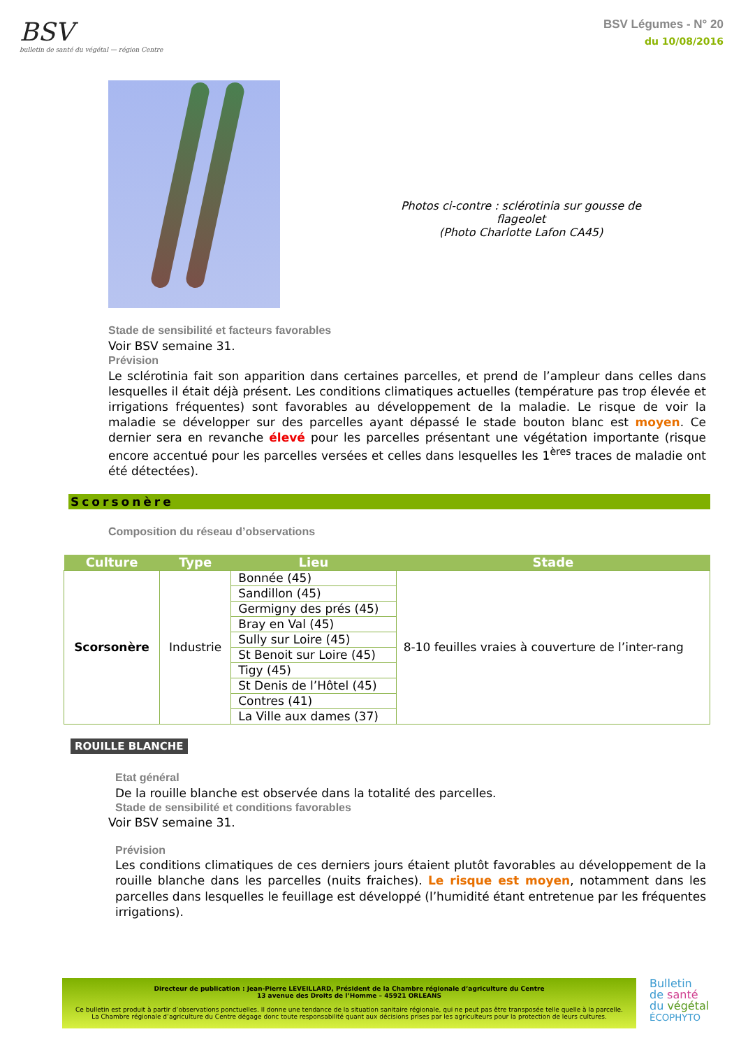BSV
bulletin de santé du végétal — région Centre
BSV Légumes - N° 20
du 10/08/2016
Photos ci-contre : sclérotinia sur gousse de flageolet
(Photo Charlotte Lafon CA45)
Stade de sensibilité et facteurs favorables
Voir BSV semaine 31.
Prévision
Le sclérotinia fait son apparition dans certaines parcelles, et prend de l’ampleur dans celles dans lesquelles il était déjà présent. Les conditions climatiques actuelles (température pas trop élevée et irrigations fréquentes) sont favorables au développement de la maladie. Le risque de voir la maladie se développer sur des parcelles ayant dépassé le stade bouton blanc est moyen. Ce dernier sera en revanche élevé pour les parcelles présentant une végétation importante (risque encore accentué pour les parcelles versées et celles dans lesquelles les 1<sup>ères</sup> traces de maladie ont été détectées).
Scorsonère
Composition du réseau d’observations
| Culture | Type | Lieu | Stade |
| --- | --- | --- | --- |
| Scorsonère | Industrie | Bonnée (45) | 8-10 feuilles vraies à couverture de l’inter-rang |
| | | Sandillon (45) | |
| | | Germigny des prés (45) | |
| | | Bray en Val (45) | |
| | | Sully sur Loire (45) | |
| | | St Benoit sur Loire (45) | |
| | | Tigy (45) | |
| | | St Denis de l’Hôtel (45) | |
| | | Contres (41) | |
| | | La Ville aux dames (37) | |
ROUILLE BLANCHE
Etat général
De la rouille blanche est observée dans la totalité des parcelles.
Stade de sensibilité et conditions favorables
Voir BSV semaine 31.
Prévision
Les conditions climatiques de ces derniers jours étaient plutôt favorables au développement de la rouille blanche dans les parcelles (nuits fraiches). Le risque est moyen, notamment dans les parcelles dans lesquelles le feuillage est développé (l’humidité étant entretenue par les fréquentes irrigations).
Directeur de publication : Jean-Pierre LEVEILLARD, Président de la Chambre régionale d’agriculture du Centre
13 avenue des Droits de l’Homme – 45921 ORLEANS
Ce bulletin est produit à partir d’observations ponctuelles. Il donne une tendance de la situation sanitaire régionale, qui ne peut pas être transposée telle quelle à la parcelle.
La Chambre régionale d’agriculture du Centre dégage donc toute responsabilité quant aux décisions prises par les agriculteurs pour la protection de leurs cultures.
Bulletin
de santé
du végétal
ÉCOPHYTO